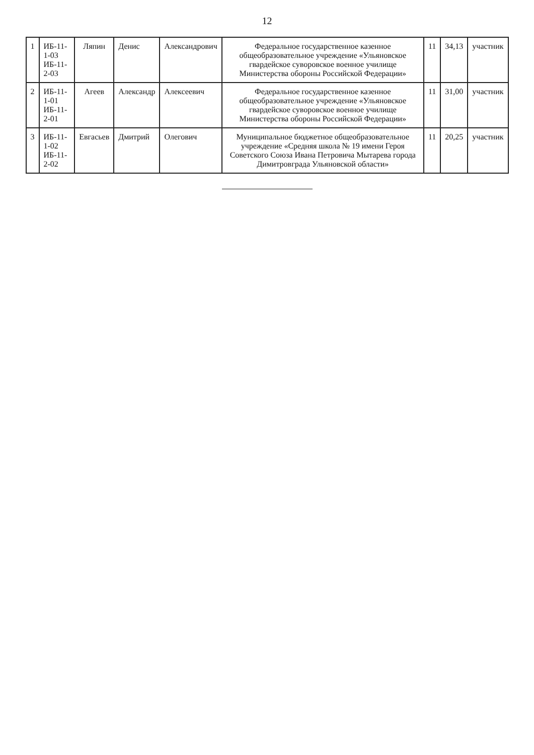12
| 1 | ИБ-11-1-03 ИБ-11-2-03 | Ляпин | Денис | Александрович | Федеральное государственное казенное общеобразовательное учреждение «Ульяновское гвардейское суворовское военное училище Министерства обороны Российской Федерации» | 11 | 34,13 | участник |
| 2 | ИБ-11-1-01 ИБ-11-2-01 | Агеев | Александр | Алексеевич | Федеральное государственное казенное общеобразовательное учреждение «Ульяновское гвардейское суворовское военное училище Министерства обороны Российской Федерации» | 11 | 31,00 | участник |
| 3 | ИБ-11-1-02 ИБ-11-2-02 | Евгасьев | Дмитрий | Олегович | Муниципальное бюджетное общеобразовательное учреждение «Средняя школа № 19 имени Героя Советского Союза Ивана Петровича Мытарева города Димитровграда Ульяновской области» | 11 | 20,25 | участник |